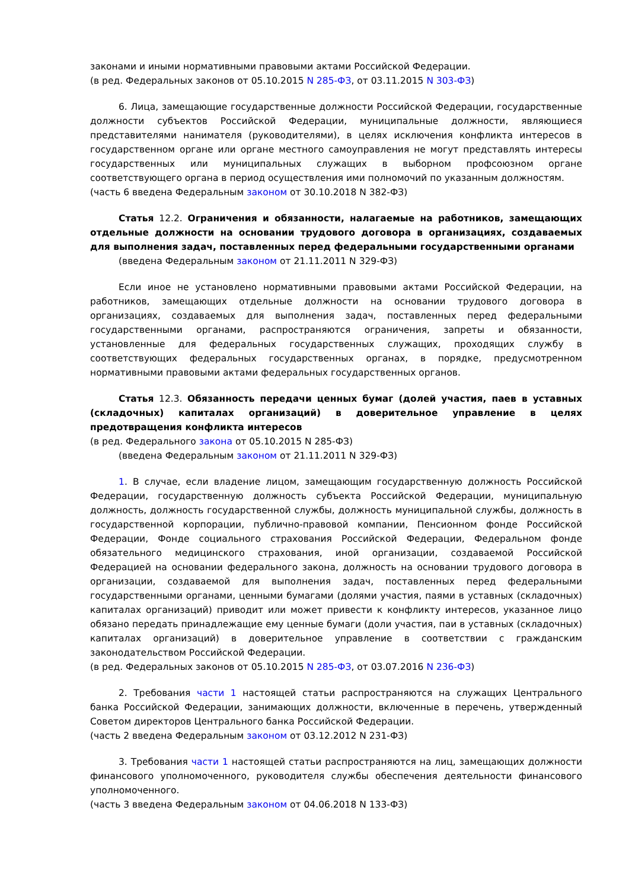законами и иными нормативными правовыми актами Российской Федерации.
(в ред. Федеральных законов от 05.10.2015 N 285-ФЗ, от 03.11.2015 N 303-ФЗ)
6. Лица, замещающие государственные должности Российской Федерации, государственные должности субъектов Российской Федерации, муниципальные должности, являющиеся представителями нанимателя (руководителями), в целях исключения конфликта интересов в государственном органе или органе местного самоуправления не могут представлять интересы государственных или муниципальных служащих в выборном профсоюзном органе соответствующего органа в период осуществления ими полномочий по указанным должностям.
(часть 6 введена Федеральным законом от 30.10.2018 N 382-ФЗ)
Статья 12.2. Ограничения и обязанности, налагаемые на работников, замещающих отдельные должности на основании трудового договора в организациях, создаваемых для выполнения задач, поставленных перед федеральными государственными органами
(введена Федеральным законом от 21.11.2011 N 329-ФЗ)
Если иное не установлено нормативными правовыми актами Российской Федерации, на работников, замещающих отдельные должности на основании трудового договора в организациях, создаваемых для выполнения задач, поставленных перед федеральными государственными органами, распространяются ограничения, запреты и обязанности, установленные для федеральных государственных служащих, проходящих службу в соответствующих федеральных государственных органах, в порядке, предусмотренном нормативными правовыми актами федеральных государственных органов.
Статья 12.3. Обязанность передачи ценных бумаг (долей участия, паев в уставных (складочных) капиталах организаций) в доверительное управление в целях предотвращения конфликта интересов
(в ред. Федерального закона от 05.10.2015 N 285-ФЗ)
(введена Федеральным законом от 21.11.2011 N 329-ФЗ)
1. В случае, если владение лицом, замещающим государственную должность Российской Федерации, государственную должность субъекта Российской Федерации, муниципальную должность, должность государственной службы, должность муниципальной службы, должность в государственной корпорации, публично-правовой компании, Пенсионном фонде Российской Федерации, Фонде социального страхования Российской Федерации, Федеральном фонде обязательного медицинского страхования, иной организации, создаваемой Российской Федерацией на основании федерального закона, должность на основании трудового договора в организации, создаваемой для выполнения задач, поставленных перед федеральными государственными органами, ценными бумагами (долями участия, паями в уставных (складочных) капиталах организаций) приводит или может привести к конфликту интересов, указанное лицо обязано передать принадлежащие ему ценные бумаги (доли участия, паи в уставных (складочных) капиталах организаций) в доверительное управление в соответствии с гражданским законодательством Российской Федерации.
(в ред. Федеральных законов от 05.10.2015 N 285-ФЗ, от 03.07.2016 N 236-ФЗ)
2. Требования части 1 настоящей статьи распространяются на служащих Центрального банка Российской Федерации, занимающих должности, включенные в перечень, утвержденный Советом директоров Центрального банка Российской Федерации.
(часть 2 введена Федеральным законом от 03.12.2012 N 231-ФЗ)
3. Требования части 1 настоящей статьи распространяются на лиц, замещающих должности финансового уполномоченного, руководителя службы обеспечения деятельности финансового уполномоченного.
(часть 3 введена Федеральным законом от 04.06.2018 N 133-ФЗ)